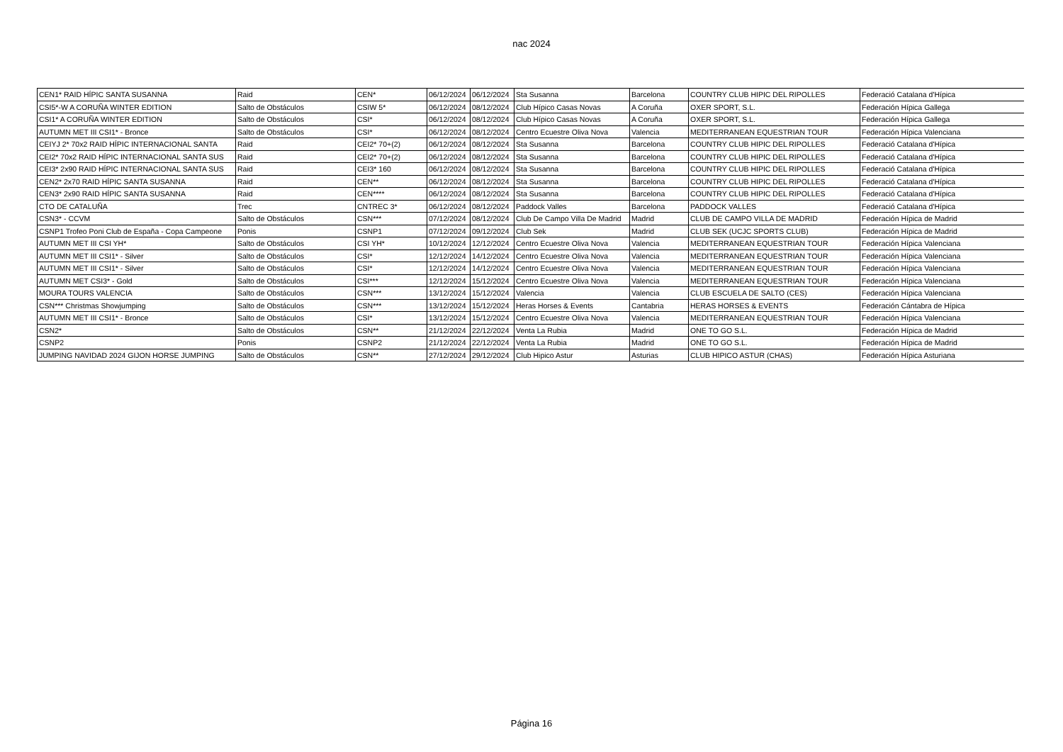nac 2024
| CEN1* RAID HÍPIC SANTA SUSANNA | Raid | CEN* | 06/12/2024 | 06/12/2024 | Sta Susanna | Barcelona | COUNTRY CLUB HIPIC DEL RIPOLLES | Federació Catalana d'Hípica |
| CSI5*-W A CORUÑA WINTER EDITION | Salto de Obstáculos | CSIW 5* | 06/12/2024 | 08/12/2024 | Club Hípico Casas Novas | A Coruña | OXER SPORT, S.L. | Federación Hípica Gallega |
| CSI1* A CORUÑA WINTER EDITION | Salto de Obstáculos | CSI* | 06/12/2024 | 08/12/2024 | Club Hípico Casas Novas | A Coruña | OXER SPORT, S.L. | Federación Hípica Gallega |
| AUTUMN MET III CSI1* - Bronce | Salto de Obstáculos | CSI* | 06/12/2024 | 08/12/2024 | Centro Ecuestre Oliva Nova | Valencia | MEDITERRANEAN EQUESTRIAN TOUR | Federación Hípica Valenciana |
| CEIYJ 2* 70x2 RAID HÍPIC INTERNACIONAL SANTA | Raid | CEI2* 70+(2) | 06/12/2024 | 08/12/2024 | Sta Susanna | Barcelona | COUNTRY CLUB HIPIC DEL RIPOLLES | Federació Catalana d'Hípica |
| CEI2* 70x2 RAID HÍPIC INTERNACIONAL SANTA SUS | Raid | CEI2* 70+(2) | 06/12/2024 | 08/12/2024 | Sta Susanna | Barcelona | COUNTRY CLUB HIPIC DEL RIPOLLES | Federació Catalana d'Hípica |
| CEI3* 2x90 RAID HÍPIC INTERNACIONAL SANTA SUS | Raid | CEI3* 160 | 06/12/2024 | 08/12/2024 | Sta Susanna | Barcelona | COUNTRY CLUB HIPIC DEL RIPOLLES | Federació Catalana d'Hípica |
| CEN2* 2x70 RAID HÍPIC SANTA SUSANNA | Raid | CEN** | 06/12/2024 | 08/12/2024 | Sta Susanna | Barcelona | COUNTRY CLUB HIPIC DEL RIPOLLES | Federació Catalana d'Hípica |
| CEN3* 2x90 RAID HÍPIC SANTA SUSANNA | Raid | CEN**** | 06/12/2024 | 08/12/2024 | Sta Susanna | Barcelona | COUNTRY CLUB HIPIC DEL RIPOLLES | Federació Catalana d'Hípica |
| CTO DE CATALUÑA | Trec | CNTREC 3* | 06/12/2024 | 08/12/2024 | Paddock Valles | Barcelona | PADDOCK VALLES | Federació Catalana d'Hípica |
| CSN3* - CCVM | Salto de Obstáculos | CSN*** | 07/12/2024 | 08/12/2024 | Club De Campo Villa De Madrid | Madrid | CLUB DE CAMPO VILLA DE MADRID | Federación Hípica de Madrid |
| CSNP1 Trofeo Poni Club de España - Copa Campeone | Ponis | CSNP1 | 07/12/2024 | 09/12/2024 | Club Sek | Madrid | CLUB SEK (UCJC SPORTS CLUB) | Federación Hípica de Madrid |
| AUTUMN MET III CSI YH* | Salto de Obstáculos | CSI YH* | 10/12/2024 | 12/12/2024 | Centro Ecuestre Oliva Nova | Valencia | MEDITERRANEAN EQUESTRIAN TOUR | Federación Hípica Valenciana |
| AUTUMN MET III CSI1* - Silver | Salto de Obstáculos | CSI* | 12/12/2024 | 14/12/2024 | Centro Ecuestre Oliva Nova | Valencia | MEDITERRANEAN EQUESTRIAN TOUR | Federación Hípica Valenciana |
| AUTUMN MET III CSI1* - Silver | Salto de Obstáculos | CSI* | 12/12/2024 | 14/12/2024 | Centro Ecuestre Oliva Nova | Valencia | MEDITERRANEAN EQUESTRIAN TOUR | Federación Hípica Valenciana |
| AUTUMN MET CSI3* - Gold | Salto de Obstáculos | CSI*** | 12/12/2024 | 15/12/2024 | Centro Ecuestre Oliva Nova | Valencia | MEDITERRANEAN EQUESTRIAN TOUR | Federación Hípica Valenciana |
| MOURA TOURS VALENCIA | Salto de Obstáculos | CSN*** | 13/12/2024 | 15/12/2024 | Valencia | Valencia | CLUB ESCUELA DE SALTO (CES) | Federación Hípica Valenciana |
| CSN*** Christmas Showjumping | Salto de Obstáculos | CSN*** | 13/12/2024 | 15/12/2024 | Heras Horses & Events | Cantabria | HERAS HORSES & EVENTS | Federación Cántabra de Hípica |
| AUTUMN MET III CSI1* - Bronce | Salto de Obstáculos | CSI* | 13/12/2024 | 15/12/2024 | Centro Ecuestre Oliva Nova | Valencia | MEDITERRANEAN EQUESTRIAN TOUR | Federación Hípica Valenciana |
| CSN2* | Salto de Obstáculos | CSN** | 21/12/2024 | 22/12/2024 | Venta La Rubia | Madrid | ONE TO GO S.L. | Federación Hípica de Madrid |
| CSNP2 | Ponis | CSNP2 | 21/12/2024 | 22/12/2024 | Venta La Rubia | Madrid | ONE TO GO S.L. | Federación Hípica de Madrid |
| JUMPING NAVIDAD 2024 GIJON HORSE JUMPING | Salto de Obstáculos | CSN** | 27/12/2024 | 29/12/2024 | Club Hipico Astur | Asturias | CLUB HIPICO ASTUR (CHAS) | Federación Hípica Asturiana |
Página 16